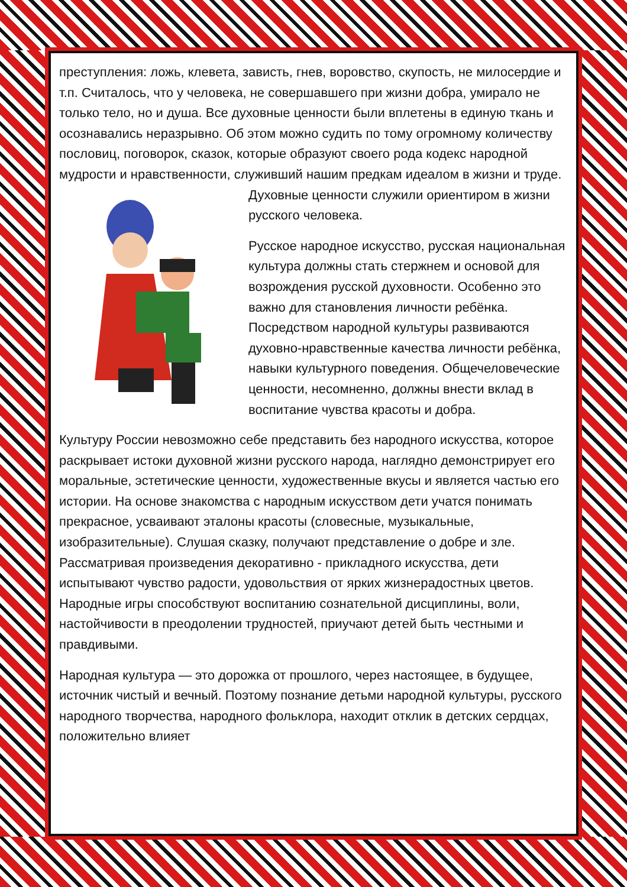преступления: ложь, клевета, зависть, гнев, воровство, скупость, не милосердие и т.п. Считалось, что у человека, не совершавшего при жизни добра, умирало не только тело, но и душа. Все духовные ценности были вплетены в единую ткань и осознавались неразрывно. Об этом можно судить по тому огромному количеству пословиц, поговорок, сказок, которые образуют своего рода кодекс народной мудрости и нравственности, служивший нашим предкам идеалом в жизни и труде. Духовные ценности служили ориентиром в жизни русского человека.
Русское народное искусство, русская национальная культура должны стать стержнем и основой для возрождения русской духовности. Особенно это важно для становления личности ребёнка. Посредством народной культуры развиваются духовно-нравственные качества личности ребёнка, навыки культурного поведения. Общечеловеческие ценности, несомненно, должны внести вклад в воспитание чувства красоты и добра.
Культуру России невозможно себе представить без народного искусства, которое раскрывает истоки духовной жизни русского народа, наглядно демонстрирует его моральные, эстетические ценности, художественные вкусы и является частью его истории. На основе знакомства с народным искусством дети учатся понимать прекрасное, усваивают эталоны красоты (словесные, музыкальные, изобразительные). Слушая сказку, получают представление о добре и зле. Рассматривая произведения декоративно - прикладного искусства, дети испытывают чувство радости, удовольствия от ярких жизнерадостных цветов. Народные игры способствуют воспитанию сознательной дисциплины, воли, настойчивости в преодолении трудностей, приучают детей быть честными и правдивыми.
Народная культура — это дорожка от прошлого, через настоящее, в будущее, источник чистый и вечный. Поэтому познание детьми народной культуры, русского народного творчества, народного фольклора, находит отклик в детских сердцах, положительно влияет